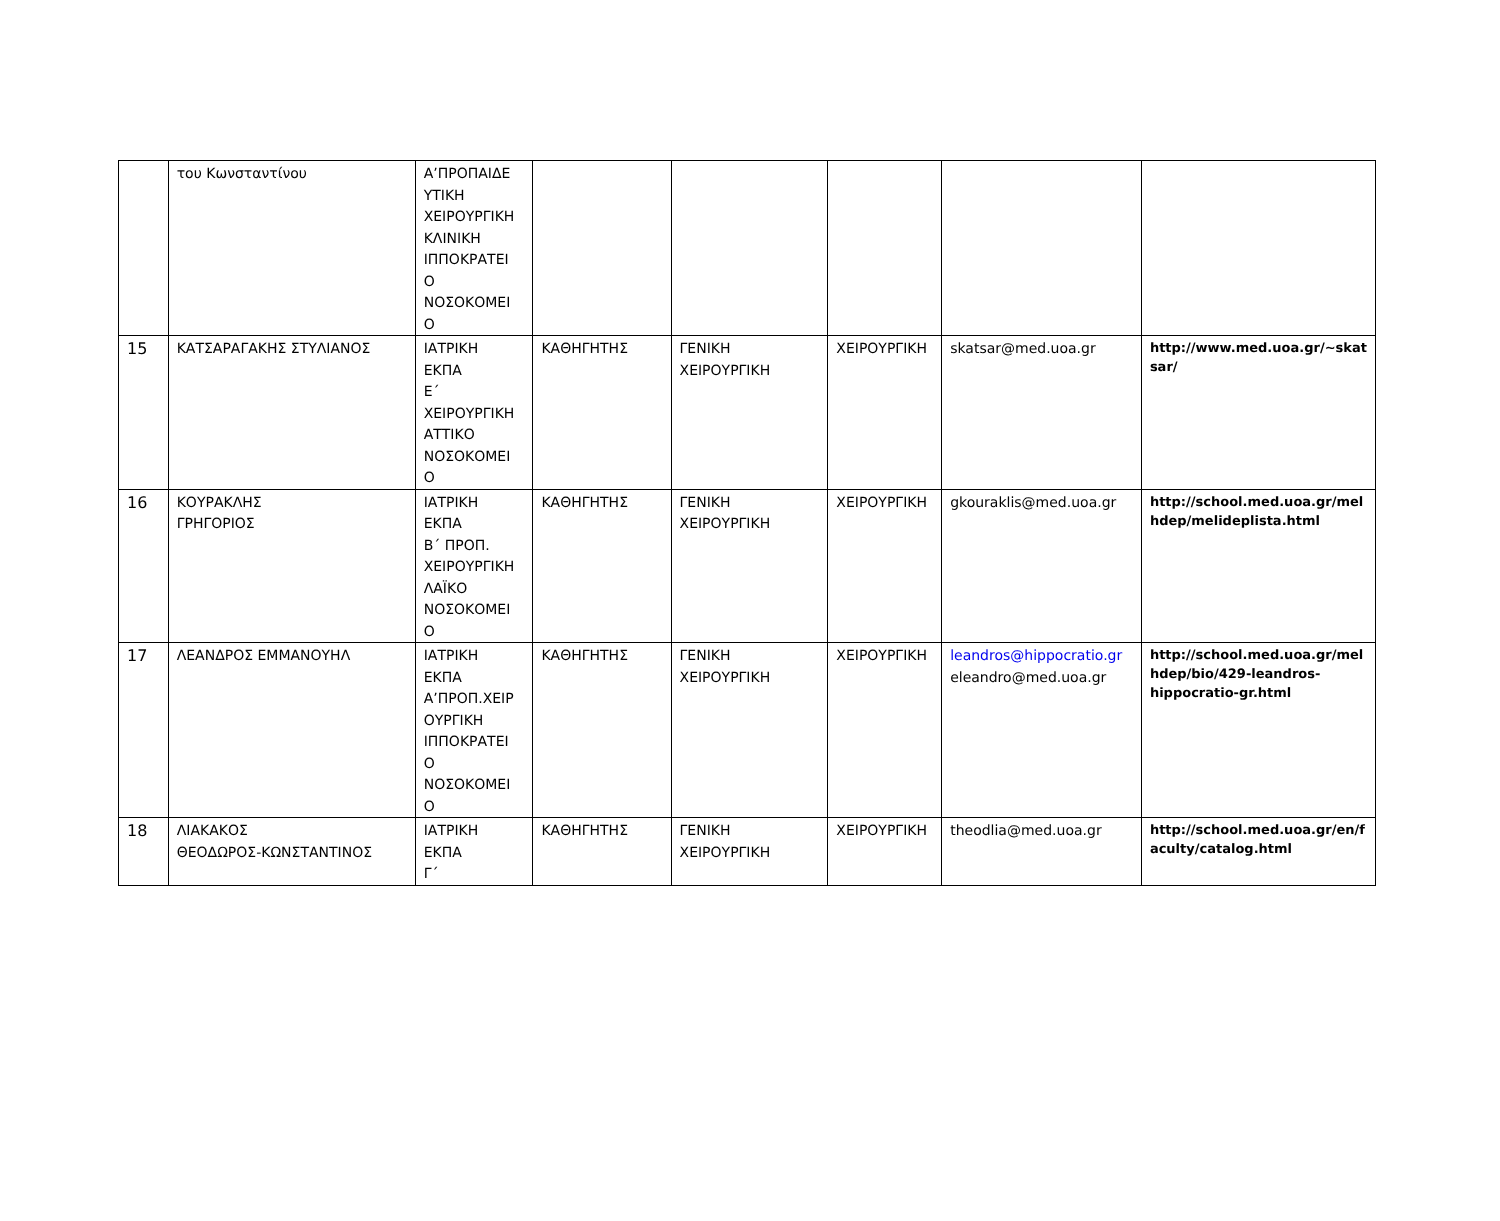| | του Κωνσταντίνου | Α’ΠΡΟΠΑΙΔΕ ΥΤΙΚΗ ΧΕΙΡΟΥΡΓΙΚΗ ΚΛΙΝΙΚΗ ΙΠΠΟΚΡΑΤΕΙ Ο ΝΟΣΟΚΟΜΕΙ Ο | | | | | |
| 15 | ΚΑΤΣΑΡΑΓΑΚΗΣ ΣΤΥΛΙΑΝΟΣ | ΙΑΤΡΙΚΗ ΕΚΠΑ Ε΄ ΧΕΙΡΟΥΡΓΙΚΗ ΑΤΤΙΚΟ ΝΟΣΟΚΟΜΕΙ Ο | ΚΑΘΗΓΗΤΗΣ | ΓΕΝΙΚΗ ΧΕΙΡΟΥΡΓΙΚΗ | ΧΕΙΡΟΥΡΓΙΚΗ | skatsar@med.uoa.gr | http://www.med.uoa.gr/~skat sar/ |
| 16 | ΚΟΥΡΑΚΛΗΣ ΓΡΗΓΟΡΙΟΣ | ΙΑΤΡΙΚΗ ΕΚΠΑ Β΄ ΠΡΟΠ. ΧΕΙΡΟΥΡΓΙΚΗ ΛΑΪΚΟ ΝΟΣΟΚΟΜΕΙ Ο | ΚΑΘΗΓΗΤΗΣ | ΓΕΝΙΚΗ ΧΕΙΡΟΥΡΓΙΚΗ | ΧΕΙΡΟΥΡΓΙΚΗ | gkouraklis@med.uoa.gr | http://school.med.uoa.gr/mel hdep/melideplista.html |
| 17 | ΛΕΑΝΔΡΟΣ ΕΜΜΑΝΟΥΗΛ | ΙΑΤΡΙΚΗ ΕΚΠΑ Α’ΠΡΟΠ.ΧΕΙΡ ΟΥΡΓΙΚΗ ΙΠΠΟΚΡΑΤΕΙ Ο ΝΟΣΟΚΟΜΕΙ Ο | ΚΑΘΗΓΗΤΗΣ | ΓΕΝΙΚΗ ΧΕΙΡΟΥΡΓΙΚΗ | ΧΕΙΡΟΥΡΓΙΚΗ | leandros@hippocratio.gr eleandro@med.uoa.gr | http://school.med.uoa.gr/mel hdep/bio/429-leandros- hippocratio-gr.html |
| 18 | ΛΙΑΚΑΚΟΣ ΘΕΟΔΩΡΟΣ-ΚΩΝΣΤΑΝΤΙΝΟΣ | ΙΑΤΡΙΚΗ ΕΚΠΑ Γ΄ | ΚΑΘΗΓΗΤΗΣ | ΓΕΝΙΚΗ ΧΕΙΡΟΥΡΓΙΚΗ | ΧΕΙΡΟΥΡΓΙΚΗ | theodlia@med.uoa.gr | http://school.med.uoa.gr/en/f aculty/catalog.html |